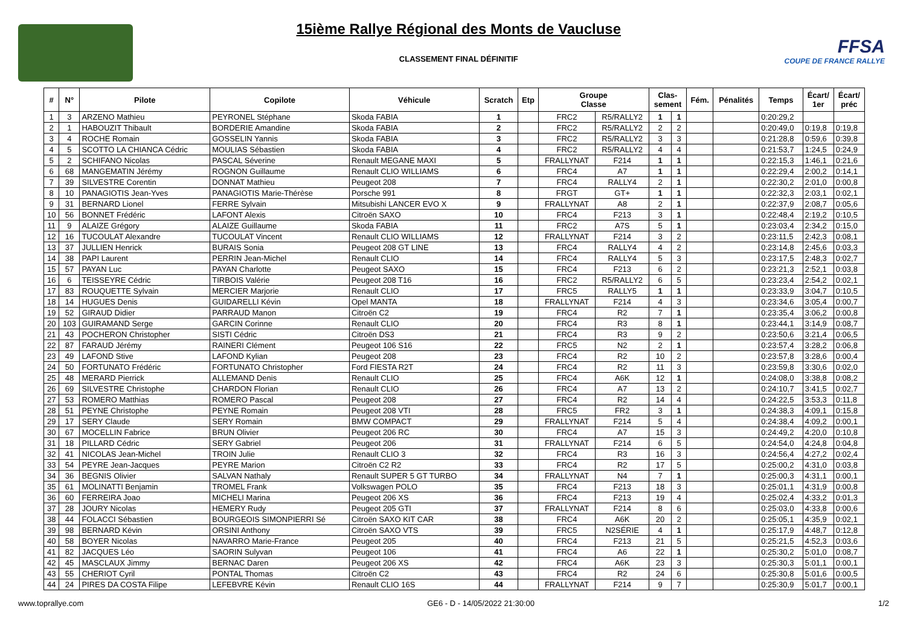15ième Rallye Régional des Monts de Vaucluse
CLASSEMENT FINAL DÉFINITIF
FFSA
COUPE DE FRANCE RALLYE
| # | N° | Pilote | Copilote | Véhicule | Scratch | Etp | Groupe Classe | | Clas- sement | | Fém. | Pénalités | Temps | Écart/ 1er | Écart/ préc |
| --- | --- | --- | --- | --- | --- | --- | --- | --- | --- | --- | --- | --- | --- | --- | --- |
| 1 | 3 | ARZENO Mathieu | PEYRONEL Stéphane | Skoda FABIA | 1 | | FRC2 | R5/RALLY2 | 1 | 1 | | | 0:20:29,2 | | |
| 2 | 1 | HABOUZIT Thibault | BORDERIE Amandine | Skoda FABIA | 2 | | FRC2 | R5/RALLY2 | 2 | 2 | | | 0:20:49,0 | 0:19,8 | 0:19,8 |
| 3 | 4 | ROCHE Romain | GOSSELIN Yannis | Skoda FABIA | 3 | | FRC2 | R5/RALLY2 | 3 | 3 | | | 0:21:28,8 | 0:59,6 | 0:39,8 |
| 4 | 5 | SCOTTO LA CHIANCA Cédric | MOULIAS Sébastien | Skoda FABIA | 4 | | FRC2 | R5/RALLY2 | 4 | 4 | | | 0:21:53,7 | 1:24,5 | 0:24,9 |
| 5 | 2 | SCHIFANO Nicolas | PASCAL Séverine | Renault MEGANE MAXI | 5 | | FRALLYNAT | F214 | 1 | 1 | | | 0:22:15,3 | 1:46,1 | 0:21,6 |
| 6 | 68 | MANGEMATIN Jérémy | ROGNON Guillaume | Renault CLIO WILLIAMS | 6 | | FRC4 | A7 | 1 | 1 | | | 0:22:29,4 | 2:00,2 | 0:14,1 |
| 7 | 39 | SILVESTRE Corentin | DONNAT Mathieu | Peugeot 208 | 7 | | FRC4 | RALLY4 | 2 | 1 | | | 0:22:30,2 | 2:01,0 | 0:00,8 |
| 8 | 10 | PANAGIOTIS Jean-Yves | PANAGIOTIS Marie-Thérèse | Porsche 991 | 8 | | FRGT | GT+ | 1 | 1 | | | 0:22:32,3 | 2:03,1 | 0:02,1 |
| 9 | 31 | BERNARD Lionel | FERRE Sylvain | Mitsubishi LANCER EVO X | 9 | | FRALLYNAT | A8 | 2 | 1 | | | 0:22:37,9 | 2:08,7 | 0:05,6 |
| 10 | 56 | BONNET Frédéric | LAFONT Alexis | Citroën SAXO | 10 | | FRC4 | F213 | 3 | 1 | | | 0:22:48,4 | 2:19,2 | 0:10,5 |
| 11 | 9 | ALAIZE Grégory | ALAIZE Guillaume | Skoda FABIA | 11 | | FRC2 | A7S | 5 | 1 | | | 0:23:03,4 | 2:34,2 | 0:15,0 |
| 12 | 16 | TUCOULAT Alexandre | TUCOULAT Vincent | Renault CLIO WILLIAMS | 12 | | FRALLYNAT | F214 | 3 | 2 | | | 0:23:11,5 | 2:42,3 | 0:08,1 |
| 13 | 37 | JULLIEN Henrick | BURAIS Sonia | Peugeot 208 GT LINE | 13 | | FRC4 | RALLY4 | 4 | 2 | | | 0:23:14,8 | 2:45,6 | 0:03,3 |
| 14 | 38 | PAPI Laurent | PERRIN Jean-Michel | Renault CLIO | 14 | | FRC4 | RALLY4 | 5 | 3 | | | 0:23:17,5 | 2:48,3 | 0:02,7 |
| 15 | 57 | PAYAN Luc | PAYAN Charlotte | Peugeot SAXO | 15 | | FRC4 | F213 | 6 | 2 | | | 0:23:21,3 | 2:52,1 | 0:03,8 |
| 16 | 6 | TEISSEYRE Cédric | TIRBOIS Valérie | Peugeot 208 T16 | 16 | | FRC2 | R5/RALLY2 | 6 | 5 | | | 0:23:23,4 | 2:54,2 | 0:02,1 |
| 17 | 83 | ROUQUETTE Sylvain | MERCIER Marjorie | Renault CLIO | 17 | | FRC5 | RALLY5 | 1 | 1 | | | 0:23:33,9 | 3:04,7 | 0:10,5 |
| 18 | 14 | HUGUES Denis | GUIDARELLI Kévin | Opel MANTA | 18 | | FRALLYNAT | F214 | 4 | 3 | | | 0:23:34,6 | 3:05,4 | 0:00,7 |
| 19 | 52 | GIRAUD Didier | PARRAUD Manon | Citroën C2 | 19 | | FRC4 | R2 | 7 | 1 | | | 0:23:35,4 | 3:06,2 | 0:00,8 |
| 20 | 103 | GUIRAMAND Serge | GARCIN Corinne | Renault CLIO | 20 | | FRC4 | R3 | 8 | 1 | | | 0:23:44,1 | 3:14,9 | 0:08,7 |
| 21 | 43 | POCHERON Christopher | SISTI Cédric | Citroën DS3 | 21 | | FRC4 | R3 | 9 | 2 | | | 0:23:50,6 | 3:21,4 | 0:06,5 |
| 22 | 87 | FARAUD Jérémy | RAINERI Clément | Peugeot 106 S16 | 22 | | FRC5 | N2 | 2 | 1 | | | 0:23:57,4 | 3:28,2 | 0:06,8 |
| 23 | 49 | LAFOND Stive | LAFOND Kylian | Peugeot 208 | 23 | | FRC4 | R2 | 10 | 2 | | | 0:23:57,8 | 3:28,6 | 0:00,4 |
| 24 | 50 | FORTUNATO Frédéric | FORTUNATO Christopher | Ford FIESTA R2T | 24 | | FRC4 | R2 | 11 | 3 | | | 0:23:59,8 | 3:30,6 | 0:02,0 |
| 25 | 48 | MERARD Pierrick | ALLEMAND Denis | Renault CLIO | 25 | | FRC4 | A6K | 12 | 1 | | | 0:24:08,0 | 3:38,8 | 0:08,2 |
| 26 | 69 | SILVESTRE Christophe | CHARDON Florian | Renault CLIO | 26 | | FRC4 | A7 | 13 | 2 | | | 0:24:10,7 | 3:41,5 | 0:02,7 |
| 27 | 53 | ROMERO Matthias | ROMERO Pascal | Peugeot 208 | 27 | | FRC4 | R2 | 14 | 4 | | | 0:24:22,5 | 3:53,3 | 0:11,8 |
| 28 | 51 | PEYNE Christophe | PEYNE Romain | Peugeot 208 VTI | 28 | | FRC5 | FR2 | 3 | 1 | | | 0:24:38,3 | 4:09,1 | 0:15,8 |
| 29 | 17 | SERY Claude | SERY Romain | BMW COMPACT | 29 | | FRALLYNAT | F214 | 5 | 4 | | | 0:24:38,4 | 4:09,2 | 0:00,1 |
| 30 | 67 | MOCELLIN Fabrice | BRUN Olivier | Peugeot 206 RC | 30 | | FRC4 | A7 | 15 | 3 | | | 0:24:49,2 | 4:20,0 | 0:10,8 |
| 31 | 18 | PILLARD Cédric | SERY Gabriel | Peugeot 206 | 31 | | FRALLYNAT | F214 | 6 | 5 | | | 0:24:54,0 | 4:24,8 | 0:04,8 |
| 32 | 41 | NICOLAS Jean-Michel | TROIN Julie | Renault CLIO 3 | 32 | | FRC4 | R3 | 16 | 3 | | | 0:24:56,4 | 4:27,2 | 0:02,4 |
| 33 | 54 | PEYRE Jean-Jacques | PEYRE Marion | Citroën C2 R2 | 33 | | FRC4 | R2 | 17 | 5 | | | 0:25:00,2 | 4:31,0 | 0:03,8 |
| 34 | 36 | BEGNIS Olivier | SALVAN Nathaly | Renault SUPER 5 GT TURBO | 34 | | FRALLYNAT | N4 | 7 | 1 | | | 0:25:00,3 | 4:31,1 | 0:00,1 |
| 35 | 61 | MOLINATTI Benjamin | TROMEL Frank | Volkswagen POLO | 35 | | FRC4 | F213 | 18 | 3 | | | 0:25:01,1 | 4:31,9 | 0:00,8 |
| 36 | 60 | FERREIRA Joao | MICHELI Marina | Peugeot 206 XS | 36 | | FRC4 | F213 | 19 | 4 | | | 0:25:02,4 | 4:33,2 | 0:01,3 |
| 37 | 28 | JOURY Nicolas | HEMERY Rudy | Peugeot 205 GTI | 37 | | FRALLYNAT | F214 | 8 | 6 | | | 0:25:03,0 | 4:33,8 | 0:00,6 |
| 38 | 44 | FOLACCI Sébastien | BOURGEOIS SIMONPIERRI Sé | Citroën SAXO KIT CAR | 38 | | FRC4 | A6K | 20 | 2 | | | 0:25:05,1 | 4:35,9 | 0:02,1 |
| 39 | 98 | BERNARD Kévin | ORSINI Anthony | Citroën SAXO VTS | 39 | | FRC5 | N2SÉRIE | 4 | 1 | | | 0:25:17,9 | 4:48,7 | 0:12,8 |
| 40 | 58 | BOYER Nicolas | NAVARRO Marie-France | Peugeot 205 | 40 | | FRC4 | F213 | 21 | 5 | | | 0:25:21,5 | 4:52,3 | 0:03,6 |
| 41 | 82 | JACQUES Léo | SAORIN Sulyvan | Peugeot 106 | 41 | | FRC4 | A6 | 22 | 1 | | | 0:25:30,2 | 5:01,0 | 0:08,7 |
| 42 | 45 | MASCLAUX Jimmy | BERNAC Daren | Peugeot 206 XS | 42 | | FRC4 | A6K | 23 | 3 | | | 0:25:30,3 | 5:01,1 | 0:00,1 |
| 43 | 55 | CHERIOT Cyril | PONTAL Thomas | Citroën C2 | 43 | | FRC4 | R2 | 24 | 6 | | | 0:25:30,8 | 5:01,6 | 0:00,5 |
| 44 | 24 | PIRES DA COSTA Filipe | LEFEBVRE Kévin | Renault CLIO 16S | 44 | | FRALLYNAT | F214 | 9 | 7 | | | 0:25:30,9 | 5:01,7 | 0:00,1 |
www.toprallye.com GE6 - D - 14/05/2022 21:30:00 1/2